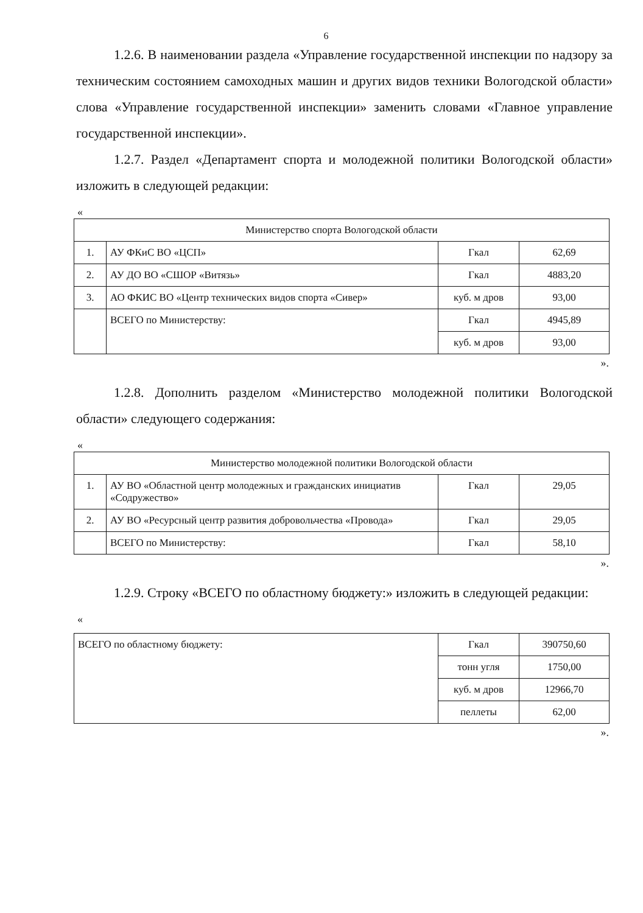6
1.2.6. В наименовании раздела «Управление государственной инспекции по надзору за техническим состоянием самоходных машин и других видов техники Вологодской области» слова «Управление государственной инспекции» заменить словами «Главное управление государственной инспекции».
1.2.7. Раздел «Департамент спорта и молодежной политики Вологодской области» изложить в следующей редакции:
«
| Министерство спорта Вологодской области | | | |
| 1. | АУ ФКиС ВО «ЦСП» | Гкал | 62,69 |
| 2. | АУ ДО ВО «СШОР «Витязь» | Гкал | 4883,20 |
| 3. | АО ФКИС ВО «Центр технических видов спорта «Сивер» | куб. м дров | 93,00 |
| | ВСЕГО по Министерству: | Гкал | 4945,89 |
| | | куб. м дров | 93,00 |
».
1.2.8. Дополнить разделом «Министерство молодежной политики Вологодской области» следующего содержания:
«
| Министерство молодежной политики Вологодской области | | | |
| 1. | АУ ВО «Областной центр молодежных и гражданских инициатив «Содружество» | Гкал | 29,05 |
| 2. | АУ ВО «Ресурсный центр развития добровольчества «Провода» | Гкал | 29,05 |
| | ВСЕГО по Министерству: | Гкал | 58,10 |
».
1.2.9. Строку «ВСЕГО по областному бюджету:» изложить в следующей редакции:
«
| ВСЕГО по областному бюджету: | Гкал | 390750,60 |
| | тонн угля | 1750,00 |
| | куб. м дров | 12966,70 |
| | пеллеты | 62,00 |
».